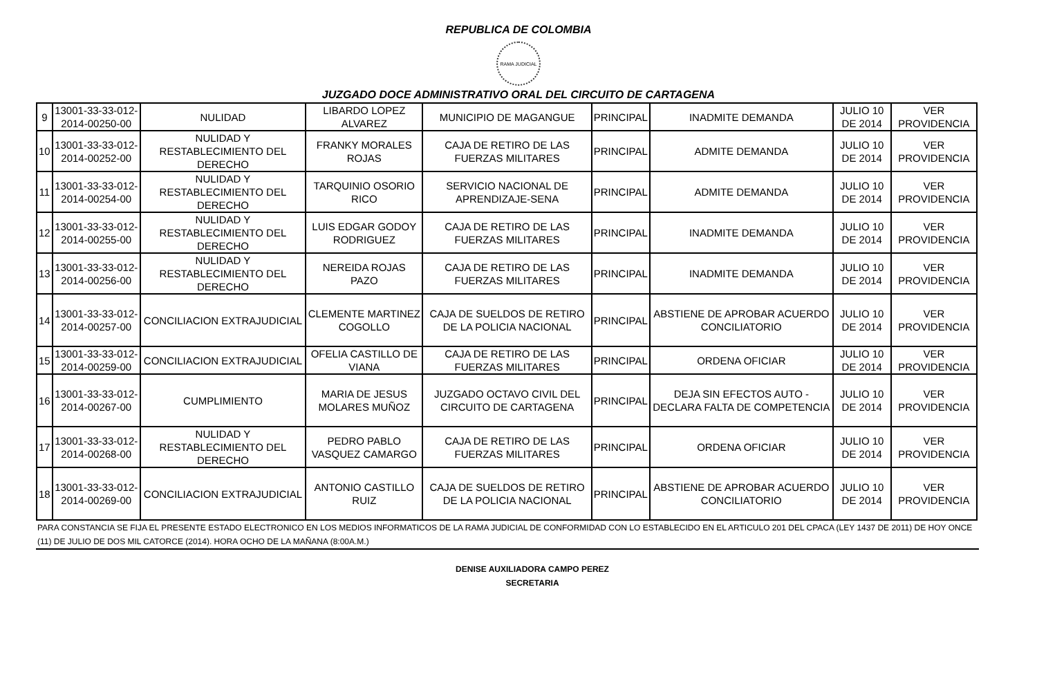REPUBLICA DE COLOMBIA
RAMA JUDICIAL
JUZGADO DOCE ADMINISTRATIVO ORAL DEL CIRCUITO DE CARTAGENA
| 9 | 13001-33-33-012-2014-00250-00 | NULIDAD | LIBARDO LOPEZ ALVAREZ | MUNICIPIO DE MAGANGUE | PRINCIPAL | INADMITE DEMANDA | JULIO 10 DE 2014 | VER PROVIDENCIA |
| 10 | 13001-33-33-012-2014-00252-00 | NULIDAD Y RESTABLECIMIENTO DEL DERECHO | FRANKY MORALES ROJAS | CAJA DE RETIRO DE LAS FUERZAS MILITARES | PRINCIPAL | ADMITE DEMANDA | JULIO 10 DE 2014 | VER PROVIDENCIA |
| 11 | 13001-33-33-012-2014-00254-00 | NULIDAD Y RESTABLECIMIENTO DEL DERECHO | TARQUINIO OSORIO RICO | SERVICIO NACIONAL DE APRENDIZAJE-SENA | PRINCIPAL | ADMITE DEMANDA | JULIO 10 DE 2014 | VER PROVIDENCIA |
| 12 | 13001-33-33-012-2014-00255-00 | NULIDAD Y RESTABLECIMIENTO DEL DERECHO | LUIS EDGAR GODOY RODRIGUEZ | CAJA DE RETIRO DE LAS FUERZAS MILITARES | PRINCIPAL | INADMITE DEMANDA | JULIO 10 DE 2014 | VER PROVIDENCIA |
| 13 | 13001-33-33-012-2014-00256-00 | NULIDAD Y RESTABLECIMIENTO DEL DERECHO | NEREIDA ROJAS PAZO | CAJA DE RETIRO DE LAS FUERZAS MILITARES | PRINCIPAL | INADMITE DEMANDA | JULIO 10 DE 2014 | VER PROVIDENCIA |
| 14 | 13001-33-33-012-2014-00257-00 | CONCILIACION EXTRAJUDICIAL | CLEMENTE MARTINEZ COGOLLO | CAJA DE SUELDOS DE RETIRO DE LA POLICIA NACIONAL | PRINCIPAL | ABSTIENE DE APROBAR ACUERDO CONCILIATORIO | JULIO 10 DE 2014 | VER PROVIDENCIA |
| 15 | 13001-33-33-012-2014-00259-00 | CONCILIACION EXTRAJUDICIAL | OFELIA CASTILLO DE VIANA | CAJA DE RETIRO DE LAS FUERZAS MILITARES | PRINCIPAL | ORDENA OFICIAR | JULIO 10 DE 2014 | VER PROVIDENCIA |
| 16 | 13001-33-33-012-2014-00267-00 | CUMPLIMIENTO | MARIA DE JESUS MOLARES MUÑOZ | JUZGADO OCTAVO CIVIL DEL CIRCUITO DE CARTAGENA | PRINCIPAL | DEJA SIN EFECTOS AUTO -DECLARA FALTA DE COMPETENCIA | JULIO 10 DE 2014 | VER PROVIDENCIA |
| 17 | 13001-33-33-012-2014-00268-00 | NULIDAD Y RESTABLECIMIENTO DEL DERECHO | PEDRO PABLO VASQUEZ CAMARGO | CAJA DE RETIRO DE LAS FUERZAS MILITARES | PRINCIPAL | ORDENA OFICIAR | JULIO 10 DE 2014 | VER PROVIDENCIA |
| 18 | 13001-33-33-012-2014-00269-00 | CONCILIACION EXTRAJUDICIAL | ANTONIO CASTILLO RUIZ | CAJA DE SUELDOS DE RETIRO DE LA POLICIA NACIONAL | PRINCIPAL | ABSTIENE DE APROBAR ACUERDO CONCILIATORIO | JULIO 10 DE 2014 | VER PROVIDENCIA |
PARA CONSTANCIA SE FIJA EL PRESENTE ESTADO ELECTRONICO EN LOS MEDIOS INFORMATICOS DE LA RAMA JUDICIAL DE CONFORMIDAD CON LO ESTABLECIDO EN EL ARTICULO 201 DEL CPACA (LEY 1437 DE 2011) DE HOY ONCE (11) DE JULIO DE DOS MIL CATORCE (2014). HORA OCHO DE LA MAÑANA (8:00A.M.)
DENISE AUXILIADORA CAMPO PEREZ
SECRETARIA